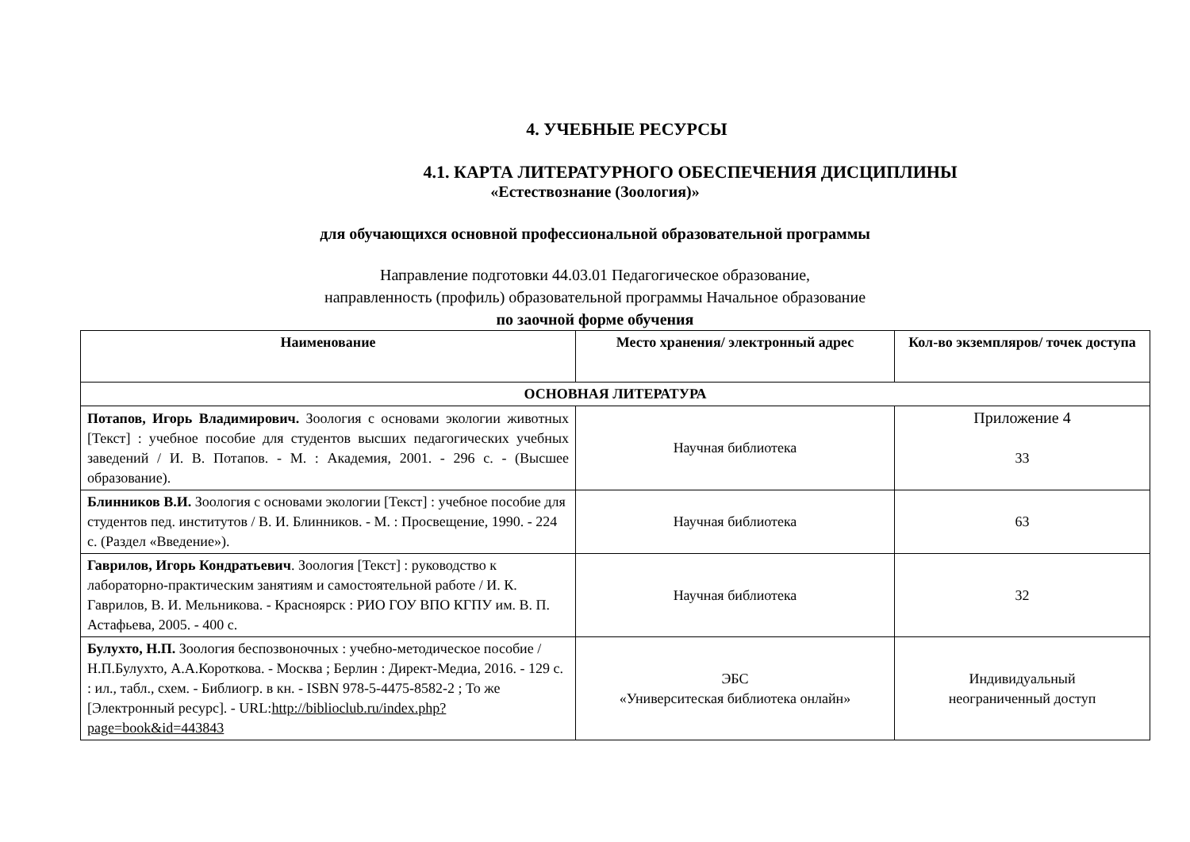4. УЧЕБНЫЕ РЕСУРСЫ
4.1. КАРТА ЛИТЕРАТУРНОГО ОБЕСПЕЧЕНИЯ ДИСЦИПЛИНЫ
«Естествознание (Зоология)»
для обучающихся основной профессиональной образовательной программы
Направление подготовки 44.03.01 Педагогическое образование,
направленность (профиль) образовательной программы Начальное образование
по заочной форме обучения
| Наименование | Место хранения/ электронный адрес | Кол-во экземпляров/ точек доступа |
| --- | --- | --- |
| ОСНОВНАЯ ЛИТЕРАТУРА | | |
| Потапов, Игорь Владимирович. Зоология с основами экологии животных [Текст] : учебное пособие для студентов высших педагогических учебных заведений / И. В. Потапов. - М. : Академия, 2001. - 296 с. - (Высшее образование). | Научная библиотека | Приложение 4 33 |
| Блинников В.И. Зоология с основами экологии [Текст] : учебное пособие для студентов пед. институтов / В. И. Блинников. - М. : Просвещение, 1990. - 224 с. (Раздел «Введение»). | Научная библиотека | 63 |
| Гаврилов, Игорь Кондратьевич . Зоология [Текст] : руководство к лабораторно-практическим занятиям и самостоятельной работе / И. К. Гаврилов, В. И. Мельникова. - Красноярск : РИО ГОУ ВПО КГПУ им. В. П. Астафьева, 2005. - 400 с. | Научная библиотека | 32 |
| Булухто, Н.П. Зоология беспозвоночных : учебно-методическое пособие / Н.П.Булухто, А.А.Короткова. - Москва ; Берлин : Директ-Медиа, 2016. - 129 с. : ил., табл., схем. - Библиогр. в кн. - ISBN 978-5-4475-8582-2 ; То же [Электронный ресурс]. - URL: http://biblioclub.ru/index.php?page=book&id=443843 | ЭБС «Университеская библиотека онлайн» | Индивидуальный неограниченный доступ |